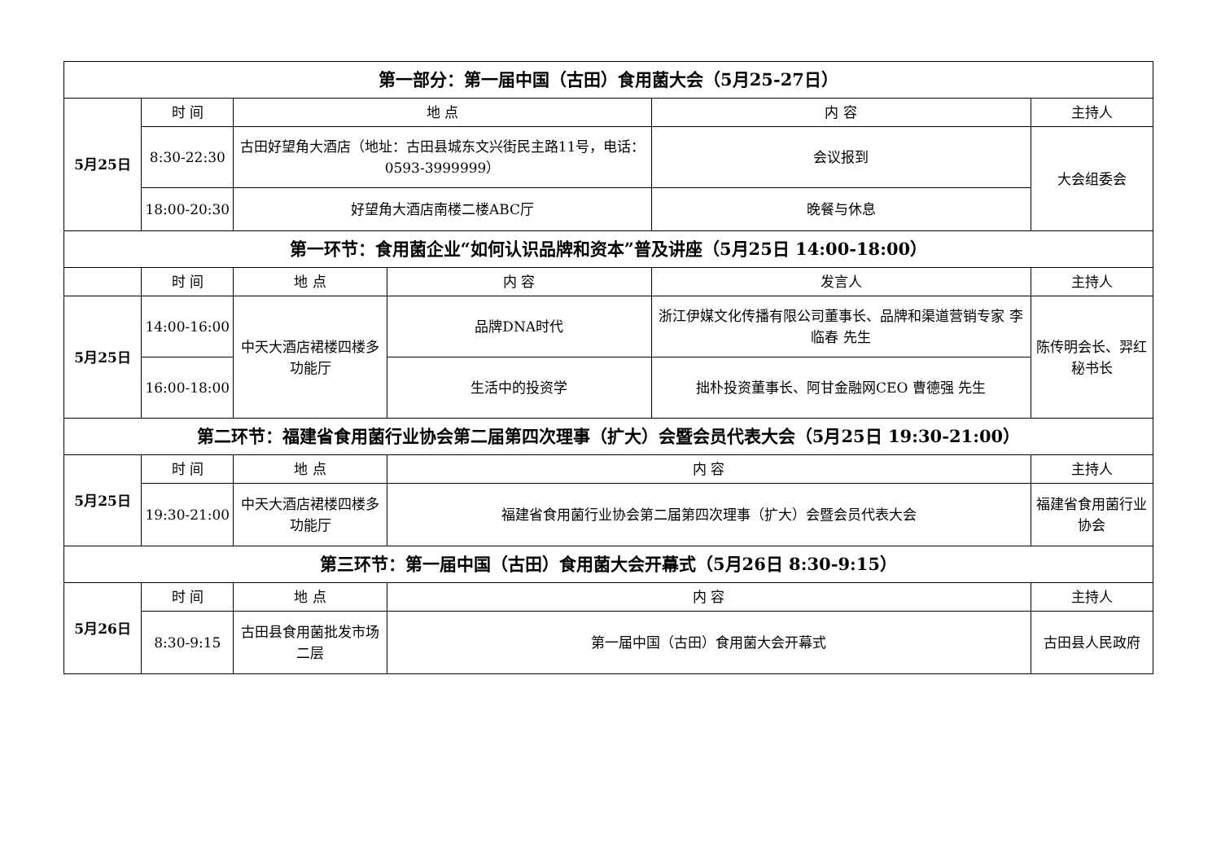| 第一部分：第一届中国（古田）食用菌大会（5月25-27日） | | | | | |
| 5月25日 | 时 间 | 地 点 | | 内 容 | 主持人 |
| | 8:30-22:30 | 古田好望角大酒店（地址：古田县城东文兴街民主路11号，电话： 0593-3999999） | | 会议报到 | 大会组委会 |
| | 18:00-20:30 | 好望角大酒店南楼二楼ABC厅 | | 晚餐与休息 | |
| 第一环节：食用菌企业“如何认识品牌和资本”普及讲座（5月25日 14:00-18:00） | | | | | |
| | 时 间 | 地 点 | 内 容 | 发言人 | 主持人 |
| 5月25日 | 14:00-16:00 | 中天大酒店裙楼四楼多功能厅 | 品牌DNA时代 | 浙江伊媒文化传播有限公司董事长、品牌和渠道营销专家 李临春 先生 | 陈传明会长、羿红秘书长 |
| | 16:00-18:00 | | 生活中的投资学 | 拙朴投资董事长、阿甘金融网CEO 曹德强 先生 | |
| 第二环节：福建省食用菌行业协会第二届第四次理事（扩大）会暨会员代表大会（5月25日 19:30-21:00） | | | | | |
| 5月25日 | 时 间 | 地 点 | 内 容 | | 主持人 |
| | 19:30-21:00 | 中天大酒店裙楼四楼多功能厅 | 福建省食用菌行业协会第二届第四次理事（扩大）会暨会员代表大会 | | 福建省食用菌行业协会 |
| 第三环节：第一届中国（古田）食用菌大会开幕式（5月26日 8:30-9:15） | | | | | |
| 5月26日 | 时 间 | 地 点 | 内 容 | | 主持人 |
| | 8:30-9:15 | 古田县食用菌批发市场二层 | 第一届中国（古田）食用菌大会开幕式 | | 古田县人民政府 |